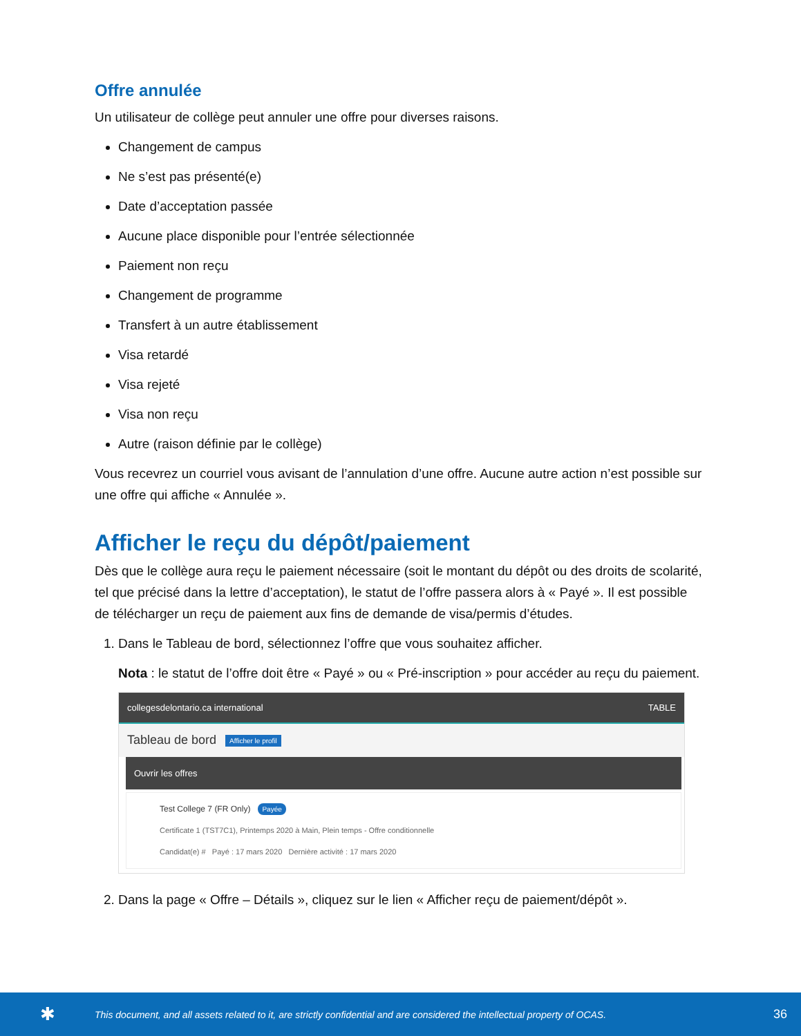Offre annulée
Un utilisateur de collège peut annuler une offre pour diverses raisons.
Changement de campus
Ne s’est pas présenté(e)
Date d’acceptation passée
Aucune place disponible pour l’entrée sélectionnée
Paiement non reçu
Changement de programme
Transfert à un autre établissement
Visa retardé
Visa rejeté
Visa non reçu
Autre (raison définie par le collège)
Vous recevrez un courriel vous avisant de l’annulation d’une offre. Aucune autre action n’est possible sur une offre qui affiche « Annulée ».
Afficher le reçu du dépôt/paiement
Dès que le collège aura reçu le paiement nécessaire (soit le montant du dépôt ou des droits de scolarité, tel que précisé dans la lettre d’acceptation), le statut de l’offre passera alors à « Payé ». Il est possible de télécharger un reçu de paiement aux fins de demande de visa/permis d’études.
1. Dans le Tableau de bord, sélectionnez l’offre que vous souhaitez afficher.
Nota : le statut de l’offre doit être « Payé » ou « Pré-inscription » pour accéder au reçu du paiement.
collegesdelontario.ca international TABLE
Tableau de bord Afficher le profil
Ouvrir les offres
Test College 7 (FR Only) Payée
Certificate 1 (TST7C1), Printemps 2020 à Main, Plein temps - Offre conditionnelle
Candidat(e) # Payé : 17 mars 2020 Dernière activité : 17 mars 2020
2. Dans la page « Offre – Détails », cliquez sur le lien « Afficher reçu de paiement/dépôt ».
✱ This document, and all assets related to it, are strictly confidential and are considered the intellectual property of OCAS. 36